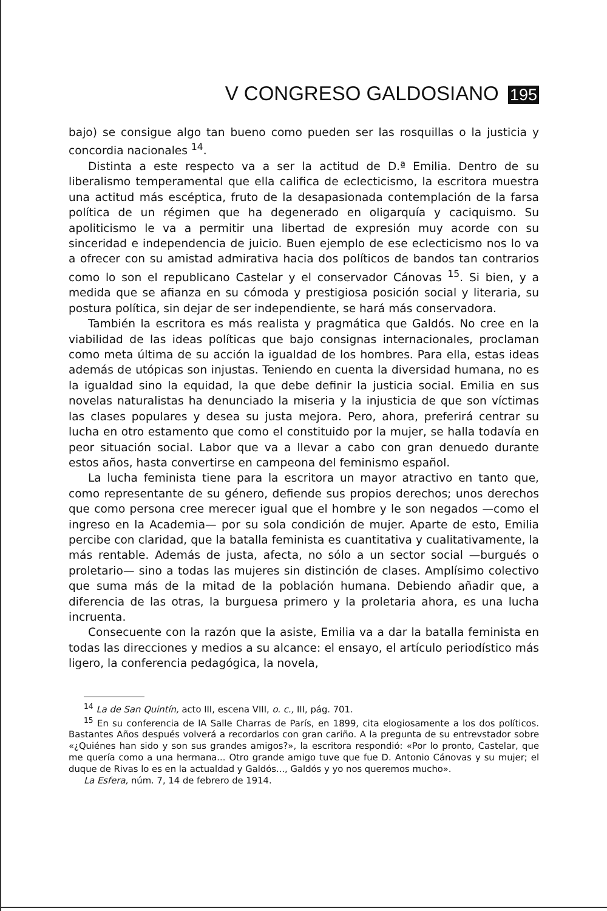V CONGRESO GALDOSIANO 195
bajo) se consigue algo tan bueno como pueden ser las rosquillas o la justicia y concordia nacionales <sup>14</sup>.
Distinta a este respecto va a ser la actitud de D.ª Emilia. Dentro de su liberalismo temperamental que ella califica de eclecticismo, la escritora muestra una actitud más escéptica, fruto de la desapasionada contemplación de la farsa política de un régimen que ha degenerado en oligarquía y caciquismo. Su apoliticismo le va a permitir una libertad de expresión muy acorde con su sinceridad e independencia de juicio. Buen ejemplo de ese eclecticismo nos lo va a ofrecer con su amistad admirativa hacia dos políticos de bandos tan contrarios como lo son el republicano Castelar y el conservador Cánovas <sup>15</sup>. Si bien, y a medida que se afianza en su cómoda y prestigiosa posición social y literaria, su postura política, sin dejar de ser independiente, se hará más conservadora.
También la escritora es más realista y pragmática que Galdós. No cree en la viabilidad de las ideas políticas que bajo consignas internacionales, proclaman como meta última de su acción la igualdad de los hombres. Para ella, estas ideas además de utópicas son injustas. Teniendo en cuenta la diversidad humana, no es la igualdad sino la equidad, la que debe definir la justicia social. Emilia en sus novelas naturalistas ha denunciado la miseria y la injusticia de que son víctimas las clases populares y desea su justa mejora. Pero, ahora, preferirá centrar su lucha en otro estamento que como el constituido por la mujer, se halla todavía en peor situación social. Labor que va a llevar a cabo con gran denuedo durante estos años, hasta convertirse en campeona del feminismo español.
La lucha feminista tiene para la escritora un mayor atractivo en tanto que, como representante de su género, defiende sus propios derechos; unos derechos que como persona cree merecer igual que el hombre y le son negados —como el ingreso en la Academia— por su sola condición de mujer. Aparte de esto, Emilia percibe con claridad, que la batalla feminista es cuantitativa y cualitativamente, la más rentable. Además de justa, afecta, no sólo a un sector social —burgués o proletario— sino a todas las mujeres sin distinción de clases. Amplísimo colectivo que suma más de la mitad de la población humana. Debiendo añadir que, a diferencia de las otras, la burguesa primero y la proletaria ahora, es una lucha incruenta.
Consecuente con la razón que la asiste, Emilia va a dar la batalla feminista en todas las direcciones y medios a su alcance: el ensayo, el artículo periodístico más ligero, la conferencia pedagógica, la novela,
<sup>14</sup> La de San Quintín, acto III, escena VIII, o. c., III, pág. 701.
<sup>15</sup> En su conferencia de lA Salle Charras de París, en 1899, cita elogiosamente a los dos políticos. Bastantes Años después volverá a recordarlos con gran cariño. A la pregunta de su entrevstador sobre «¿Quiénes han sido y son sus grandes amigos?», la escritora respondió: «Por lo pronto, Castelar, que me quería como a una hermana... Otro grande amigo tuve que fue D. Antonio Cánovas y su mujer; el duque de Rivas lo es en la actualdad y Galdós..., Galdós y yo nos queremos mucho».
La Esfera, núm. 7, 14 de febrero de 1914.